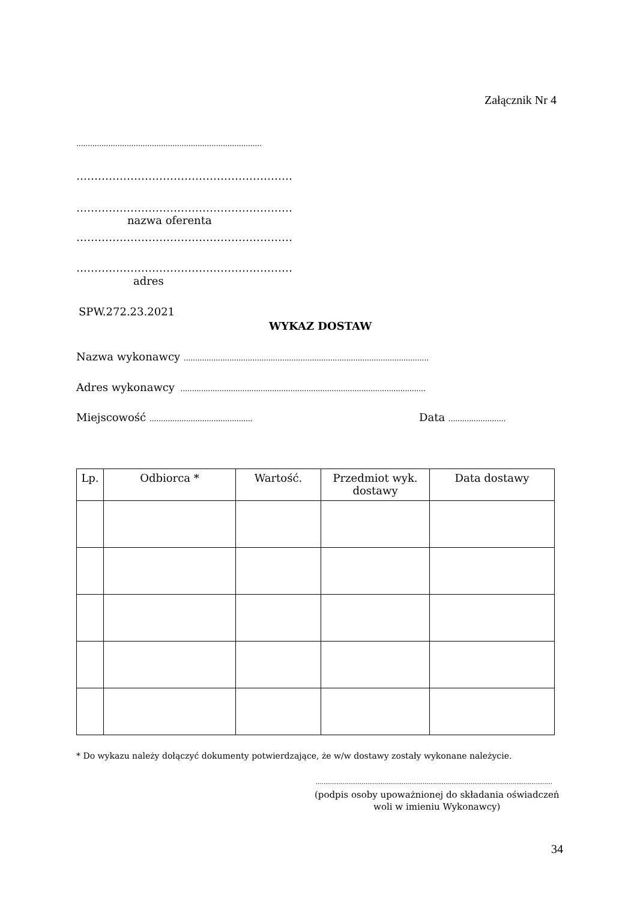Załącznik Nr 4
.................................................................................
……………………………………………………
……………………………………………………
nazwa oferenta
……………………………………………………
……………………………………………………
adres
SPW.272.23.2021
WYKAZ DOSTAW
Nazwa wykonawcy ...........................................................................................................
Adres wykonawcy ...........................................................................................................
Miejscowość ............................................. Data .........................
| Lp. | Odbiorca * | Wartość. | Przedmiot wyk. dostawy | Data dostawy |
| --- | --- | --- | --- | --- |
* Do wykazu należy dołączyć dokumenty potwierdzające, że w/w dostawy zostały wykonane należycie.
............................................................................................................................
(podpis osoby upoważnionej do składania oświadczeń
woli w imieniu Wykonawcy)
34